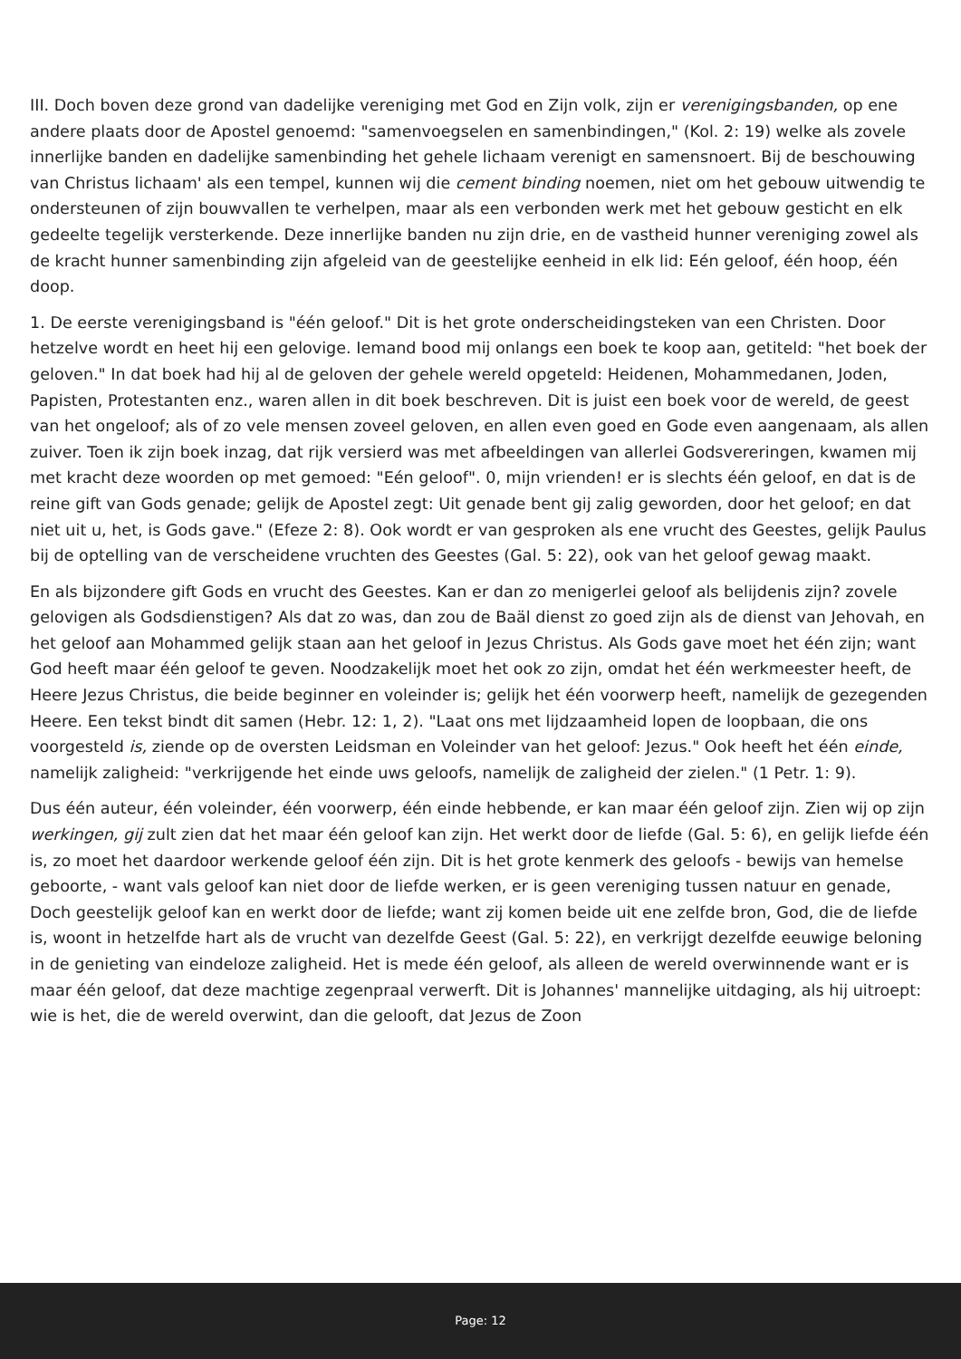III. Doch boven deze grond van dadelijke vereniging met God en Zijn volk, zijn er verenigingsbanden, op ene andere plaats door de Apostel genoemd: "samenvoegselen en samenbindingen," (Kol. 2: 19) welke als zovele innerlijke banden en dadelijke samenbinding het gehele lichaam verenigt en samensnoert. Bij de beschouwing van Christus lichaam' als een tempel, kunnen wij die cement binding noemen, niet om het gebouw uitwendig te ondersteunen of zijn bouwvallen te verhelpen, maar als een verbonden werk met het gebouw gesticht en elk gedeelte tegelijk versterkende. Deze innerlijke banden nu zijn drie, en de vastheid hunner vereniging zowel als de kracht hunner samenbinding zijn afgeleid van de geestelijke eenheid in elk lid: Eén geloof, één hoop, één doop.
1. De eerste verenigingsband is "één geloof." Dit is het grote onderscheidingsteken van een Christen. Door hetzelve wordt en heet hij een gelovige. Iemand bood mij onlangs een boek te koop aan, getiteld: "het boek der geloven." In dat boek had hij al de geloven der gehele wereld opgeteld: Heidenen, Mohammedanen, Joden, Papisten, Protestanten enz., waren allen in dit boek beschreven. Dit is juist een boek voor de wereld, de geest van het ongeloof; als of zo vele mensen zoveel geloven, en allen even goed en Gode even aangenaam, als allen zuiver. Toen ik zijn boek inzag, dat rijk versierd was met afbeeldingen van allerlei Godsvereringen, kwamen mij met kracht deze woorden op met gemoed: "Eén geloof". 0, mijn vrienden! er is slechts één geloof, en dat is de reine gift van Gods genade; gelijk de Apostel zegt: Uit genade bent gij zalig geworden, door het geloof; en dat niet uit u, het, is Gods gave." (Efeze 2: 8). Ook wordt er van gesproken als ene vrucht des Geestes, gelijk Paulus bij de optelling van de verscheidene vruchten des Geestes (Gal. 5: 22), ook van het geloof gewag maakt.
En als bijzondere gift Gods en vrucht des Geestes. Kan er dan zo menigerlei geloof als belijdenis zijn? zovele gelovigen als Godsdienstigen? Als dat zo was, dan zou de Baäl dienst zo goed zijn als de dienst van Jehovah, en het geloof aan Mohammed gelijk staan aan het geloof in Jezus Christus. Als Gods gave moet het één zijn; want God heeft maar één geloof te geven. Noodzakelijk moet het ook zo zijn, omdat het één werkmeester heeft, de Heere Jezus Christus, die beide beginner en voleinder is; gelijk het één voorwerp heeft, namelijk de gezegenden Heere. Een tekst bindt dit samen (Hebr. 12: 1, 2). "Laat ons met lijdzaamheid lopen de loopbaan, die ons voorgesteld is, ziende op de oversten Leidsman en Voleinder van het geloof: Jezus." Ook heeft het één einde, namelijk zaligheid: "verkrijgende het einde uws geloofs, namelijk de zaligheid der zielen." (1 Petr. 1: 9).
Dus één auteur, één voleinder, één voorwerp, één einde hebbende, er kan maar één geloof zijn. Zien wij op zijn werkingen, gij zult zien dat het maar één geloof kan zijn. Het werkt door de liefde (Gal. 5: 6), en gelijk liefde één is, zo moet het daardoor werkende geloof één zijn. Dit is het grote kenmerk des geloofs - bewijs van hemelse geboorte, - want vals geloof kan niet door de liefde werken, er is geen vereniging tussen natuur en genade, Doch geestelijk geloof kan en werkt door de liefde; want zij komen beide uit ene zelfde bron, God, die de liefde is, woont in hetzelfde hart als de vrucht van dezelfde Geest (Gal. 5: 22), en verkrijgt dezelfde eeuwige beloning in de genieting van eindeloze zaligheid. Het is mede één geloof, als alleen de wereld overwinnende want er is maar één geloof, dat deze machtige zegenpraal verwerft. Dit is Johannes' mannelijke uitdaging, als hij uitroept: wie is het, die de wereld overwint, dan die gelooft, dat Jezus de Zoon
Page: 12